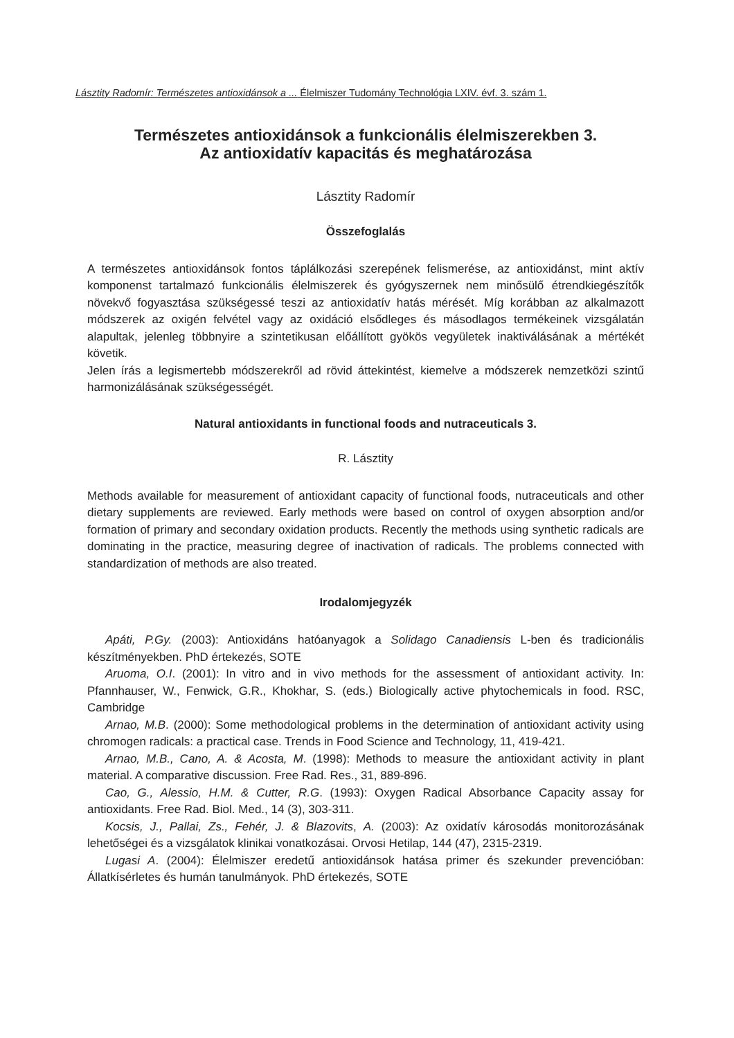Lásztity Radomír: Természetes antioxidánsok a ... Élelmiszer Tudomány Technológia LXIV. évf. 3. szám 1.
Természetes antioxidánsok a funkcionális élelmiszerekben 3.
Az antioxidatív kapacitás és meghatározása
Lásztity Radomír
Összefoglalás
A természetes antioxidánsok fontos táplálkozási szerepének felismerése, az antioxidánst, mint aktív komponenst tartalmazó funkcionális élelmiszerek és gyógyszernek nem minősülő étrendkiegészítők növekvő fogyasztása szükségessé teszi az antioxidatív hatás mérését. Míg korábban az alkalmazott módszerek az oxigén felvétel vagy az oxidáció elsődleges és másodlagos termékeinek vizsgálatán alapultak, jelenleg többnyire a szintetikusan előállított gyökös vegyületek inaktiválásának a mértékét követik.
Jelen írás a legismertebb módszerekről ad rövid áttekintést, kiemelve a módszerek nemzetközi szintű harmonizálásának szükségességét.
Natural antioxidants in functional foods and nutraceuticals 3.
R. Lásztity
Methods available for measurement of antioxidant capacity of functional foods, nutraceuticals and other dietary supplements are reviewed. Early methods were based on control of oxygen absorption and/or formation of primary and secondary oxidation products. Recently the methods using synthetic radicals are dominating in the practice, measuring degree of inactivation of radicals. The problems connected with standardization of methods are also treated.
Irodalomjegyzék
Apáti, P.Gy. (2003): Antioxidáns hatóanyagok a Solidago Canadiensis L-ben és tradicionális készítményekben. PhD értekezés, SOTE
Aruoma, O.I. (2001): In vitro and in vivo methods for the assessment of antioxidant activity. In: Pfannhauser, W., Fenwick, G.R., Khokhar, S. (eds.) Biologically active phytochemicals in food. RSC, Cambridge
Arnao, M.B. (2000): Some methodological problems in the determination of antioxidant activity using chromogen radicals: a practical case. Trends in Food Science and Technology, 11, 419-421.
Arnao, M.B., Cano, A. & Acosta, M. (1998): Methods to measure the antioxidant activity in plant material. A comparative discussion. Free Rad. Res., 31, 889-896.
Cao, G., Alessio, H.M. & Cutter, R.G. (1993): Oxygen Radical Absorbance Capacity assay for antioxidants. Free Rad. Biol. Med., 14 (3), 303-311.
Kocsis, J., Pallai, Zs., Fehér, J. & Blazovits, A. (2003): Az oxidatív károsodás monitorozásának lehetőségei és a vizsgálatok klinikai vonatkozásai. Orvosi Hetilap, 144 (47), 2315-2319.
Lugasi A. (2004): Élelmiszer eredetű antioxidánsok hatása primer és szekunder prevencióban: Állatkísérletes és humán tanulmányok. PhD értekezés, SOTE